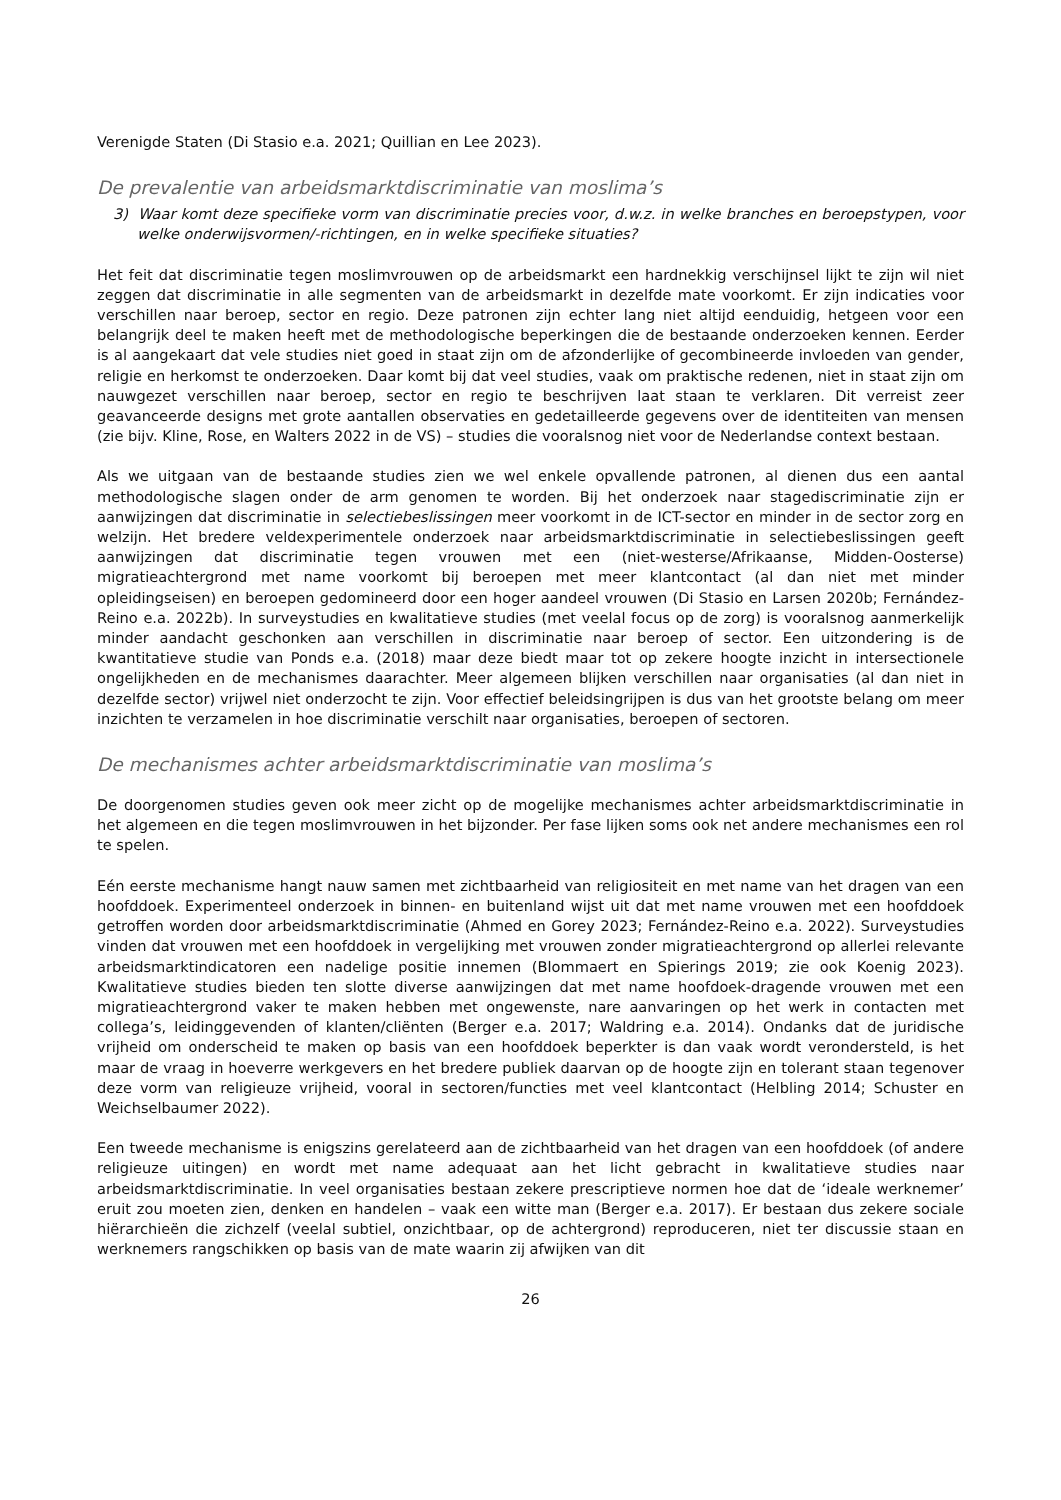Verenigde Staten (Di Stasio e.a. 2021; Quillian en Lee 2023).
De prevalentie van arbeidsmarktdiscriminatie van moslima’s
3) Waar komt deze specifieke vorm van discriminatie precies voor, d.w.z. in welke branches en beroepstypen, voor welke onderwijsvormen/-richtingen, en in welke specifieke situaties?
Het feit dat discriminatie tegen moslimvrouwen op de arbeidsmarkt een hardnekkig verschijnsel lijkt te zijn wil niet zeggen dat discriminatie in alle segmenten van de arbeidsmarkt in dezelfde mate voorkomt. Er zijn indicaties voor verschillen naar beroep, sector en regio. Deze patronen zijn echter lang niet altijd eenduidig, hetgeen voor een belangrijk deel te maken heeft met de methodologische beperkingen die de bestaande onderzoeken kennen. Eerder is al aangekaart dat vele studies niet goed in staat zijn om de afzonderlijke of gecombineerde invloeden van gender, religie en herkomst te onderzoeken. Daar komt bij dat veel studies, vaak om praktische redenen, niet in staat zijn om nauwgezet verschillen naar beroep, sector en regio te beschrijven laat staan te verklaren. Dit verreist zeer geavanceerde designs met grote aantallen observaties en gedetailleerde gegevens over de identiteiten van mensen (zie bijv. Kline, Rose, en Walters 2022 in de VS) – studies die vooralsnog niet voor de Nederlandse context bestaan.
Als we uitgaan van de bestaande studies zien we wel enkele opvallende patronen, al dienen dus een aantal methodologische slagen onder de arm genomen te worden. Bij het onderzoek naar stagediscriminatie zijn er aanwijzingen dat discriminatie in selectiebeslissingen meer voorkomt in de ICT-sector en minder in de sector zorg en welzijn. Het bredere veldexperimentele onderzoek naar arbeidsmarktdiscriminatie in selectiebeslissingen geeft aanwijzingen dat discriminatie tegen vrouwen met een (niet-westerse/Afrikaanse, Midden-Oosterse) migratieachtergrond met name voorkomt bij beroepen met meer klantcontact (al dan niet met minder opleidingseisen) en beroepen gedomineerd door een hoger aandeel vrouwen (Di Stasio en Larsen 2020b; Fernández-Reino e.a. 2022b). In surveystudies en kwalitatieve studies (met veelal focus op de zorg) is vooralsnog aanmerkelijk minder aandacht geschonken aan verschillen in discriminatie naar beroep of sector. Een uitzondering is de kwantitatieve studie van Ponds e.a. (2018) maar deze biedt maar tot op zekere hoogte inzicht in intersectionele ongelijkheden en de mechanismes daarachter. Meer algemeen blijken verschillen naar organisaties (al dan niet in dezelfde sector) vrijwel niet onderzocht te zijn. Voor effectief beleidsingrijpen is dus van het grootste belang om meer inzichten te verzamelen in hoe discriminatie verschilt naar organisaties, beroepen of sectoren.
De mechanismes achter arbeidsmarktdiscriminatie van moslima’s
De doorgenomen studies geven ook meer zicht op de mogelijke mechanismes achter arbeidsmarktdiscriminatie in het algemeen en die tegen moslimvrouwen in het bijzonder. Per fase lijken soms ook net andere mechanismes een rol te spelen.
Eén eerste mechanisme hangt nauw samen met zichtbaarheid van religiositeit en met name van het dragen van een hoofddoek. Experimenteel onderzoek in binnen- en buitenland wijst uit dat met name vrouwen met een hoofddoek getroffen worden door arbeidsmarktdiscriminatie (Ahmed en Gorey 2023; Fernández-Reino e.a. 2022). Surveystudies vinden dat vrouwen met een hoofddoek in vergelijking met vrouwen zonder migratieachtergrond op allerlei relevante arbeidsmarktindicatoren een nadelige positie innemen (Blommaert en Spierings 2019; zie ook Koenig 2023). Kwalitatieve studies bieden ten slotte diverse aanwijzingen dat met name hoofdoek-dragende vrouwen met een migratieachtergrond vaker te maken hebben met ongewenste, nare aanvaringen op het werk in contacten met collega’s, leidinggevenden of klanten/cliënten (Berger e.a. 2017; Waldring e.a. 2014). Ondanks dat de juridische vrijheid om onderscheid te maken op basis van een hoofddoek beperkter is dan vaak wordt verondersteld, is het maar de vraag in hoeverre werkgevers en het bredere publiek daarvan op de hoogte zijn en tolerant staan tegenover deze vorm van religieuze vrijheid, vooral in sectoren/functies met veel klantcontact (Helbling 2014; Schuster en Weichselbaumer 2022).
Een tweede mechanisme is enigszins gerelateerd aan de zichtbaarheid van het dragen van een hoofddoek (of andere religieuze uitingen) en wordt met name adequaat aan het licht gebracht in kwalitatieve studies naar arbeidsmarktdiscriminatie. In veel organisaties bestaan zekere prescriptieve normen hoe dat de ‘ideale werknemer’ eruit zou moeten zien, denken en handelen – vaak een witte man (Berger e.a. 2017). Er bestaan dus zekere sociale hiërarchieën die zichzelf (veelal subtiel, onzichtbaar, op de achtergrond) reproduceren, niet ter discussie staan en werknemers rangschikken op basis van de mate waarin zij afwijken van dit
26